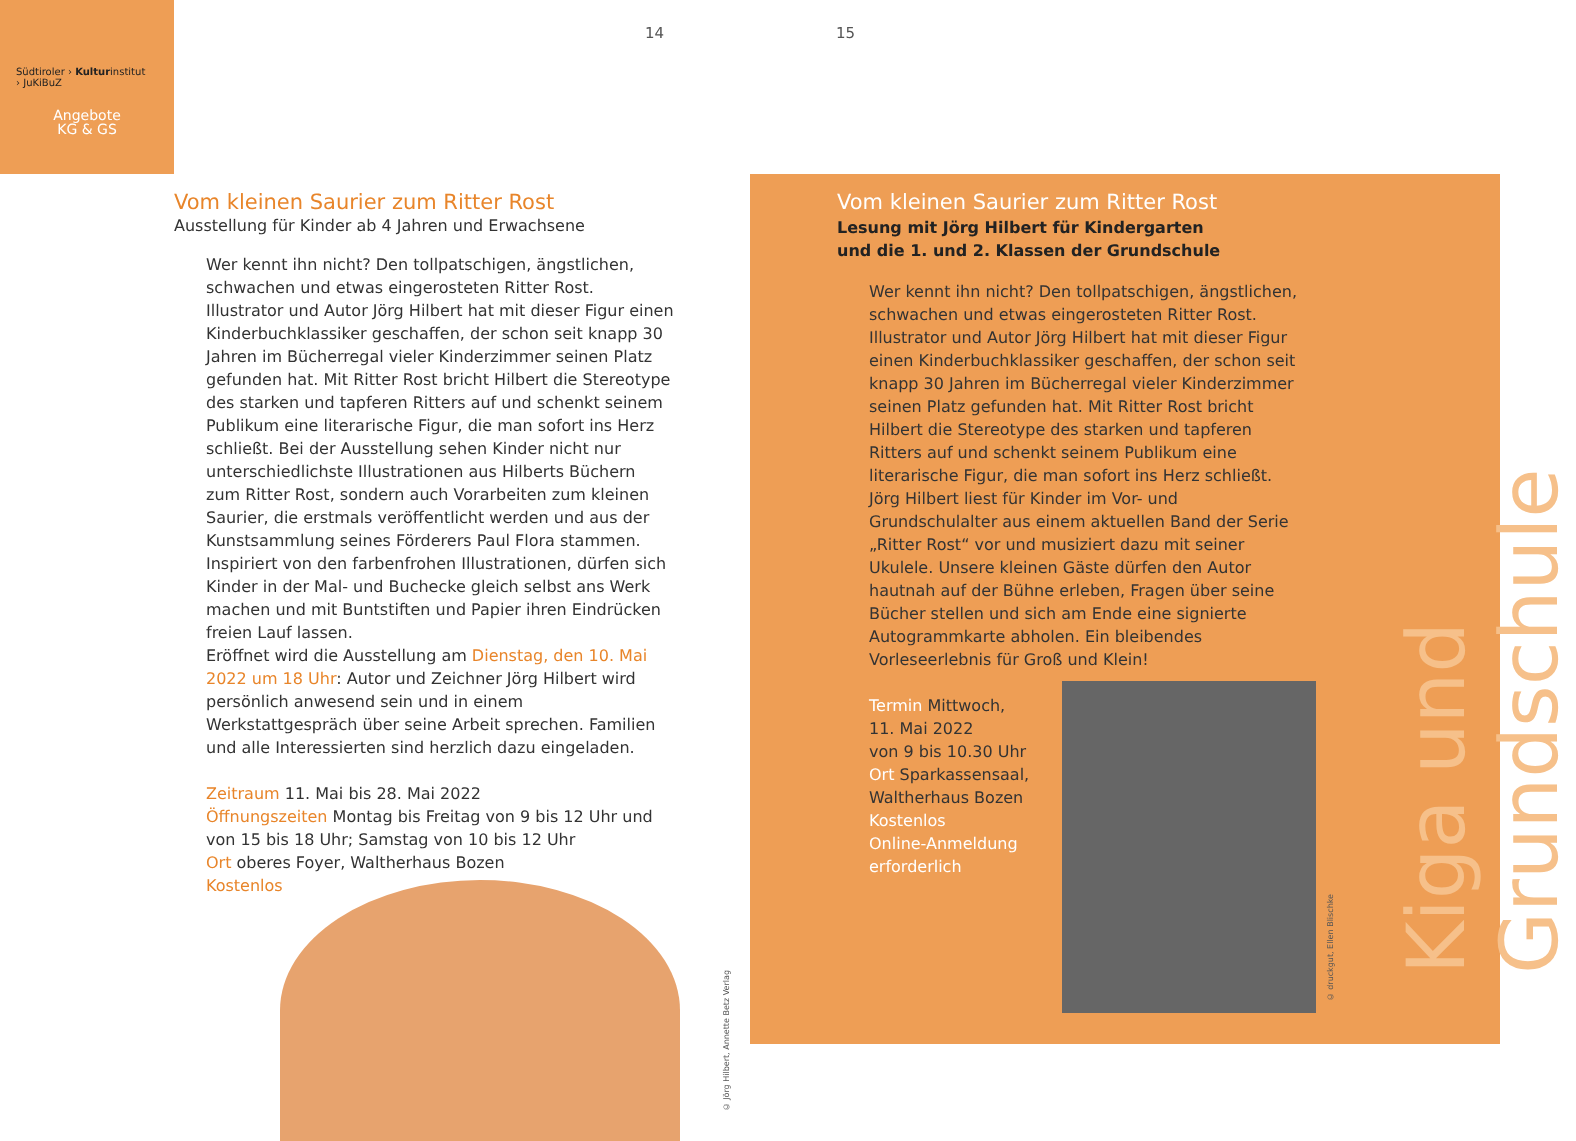Südtiroler › Kulturinstitut
› JuKiBuZ
Angebote
KG & GS
14 15
Vom kleinen Saurier zum Ritter Rost
Ausstellung für Kinder ab 4 Jahren und Erwachsene
Wer kennt ihn nicht? Den tollpatschigen, ängstlichen, schwachen und etwas eingerosteten Ritter Rost. Illustrator und Autor Jörg Hilbert hat mit dieser Figur einen Kinderbuchklassiker geschaffen, der schon seit knapp 30 Jahren im Bücherregal vieler Kinderzimmer seinen Platz gefunden hat. Mit Ritter Rost bricht Hilbert die Stereotype des starken und tapferen Ritters auf und schenkt seinem Publikum eine literarische Figur, die man sofort ins Herz schließt. Bei der Ausstellung sehen Kinder nicht nur unterschiedlichste Illustrationen aus Hilberts Büchern zum Ritter Rost, sondern auch Vorarbeiten zum kleinen Saurier, die erstmals veröffentlicht werden und aus der Kunstsammlung seines Förderers Paul Flora stammen. Inspiriert von den farbenfrohen Illustrationen, dürfen sich Kinder in der Mal- und Buchecke gleich selbst ans Werk machen und mit Buntstiften und Papier ihren Eindrücken freien Lauf lassen.
Eröffnet wird die Ausstellung am Dienstag, den 10. Mai 2022 um 18 Uhr: Autor und Zeichner Jörg Hilbert wird persönlich anwesend sein und in einem Werkstattgespräch über seine Arbeit sprechen. Familien und alle Interessierten sind herzlich dazu eingeladen.
Zeitraum 11. Mai bis 28. Mai 2022
Öffnungszeiten Montag bis Freitag von 9 bis 12 Uhr und von 15 bis 18 Uhr; Samstag von 10 bis 12 Uhr
Ort oberes Foyer, Waltherhaus Bozen
Kostenlos
© Jörg Hilbert, Annette Betz Verlag
Vom kleinen Saurier zum Ritter Rost
Lesung mit Jörg Hilbert für Kindergarten
und die 1. und 2. Klassen der Grundschule
Wer kennt ihn nicht? Den tollpatschigen, ängstlichen, schwachen und etwas eingerosteten Ritter Rost. Illustrator und Autor Jörg Hilbert hat mit dieser Figur einen Kinderbuchklassiker geschaffen, der schon seit knapp 30 Jahren im Bücherregal vieler Kinderzimmer seinen Platz gefunden hat. Mit Ritter Rost bricht Hilbert die Stereotype des starken und tapferen Ritters auf und schenkt seinem Publikum eine literarische Figur, die man sofort ins Herz schließt.
Jörg Hilbert liest für Kinder im Vor- und Grundschulalter aus einem aktuellen Band der Serie „Ritter Rost“ vor und musiziert dazu mit seiner Ukulele. Unsere kleinen Gäste dürfen den Autor hautnah auf der Bühne erleben, Fragen über seine Bücher stellen und sich am Ende eine signierte Autogrammkarte abholen. Ein bleibendes Vorleseerlebnis für Groß und Klein!
Termin Mittwoch,
11. Mai 2022
von 9 bis 10.30 Uhr
Ort Sparkassensaal,
Waltherhaus Bozen
Kostenlos
Online-Anmeldung
erforderlich
© druckgut, Ellen Blischke
Kiga und Grundschule